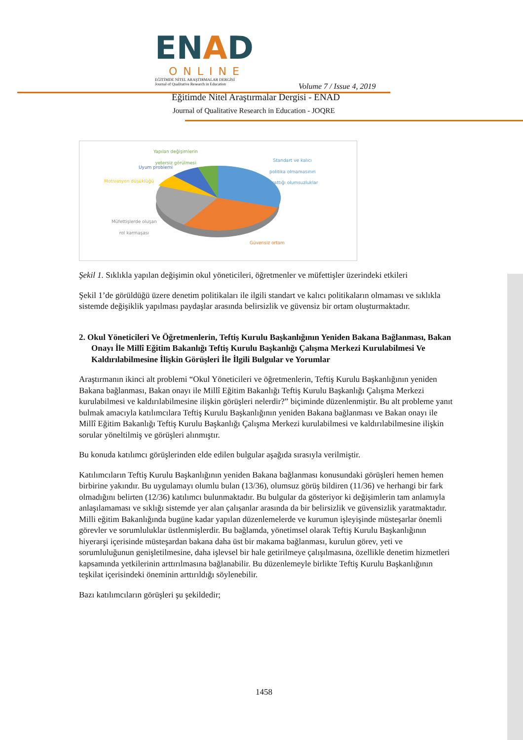ENAD
ONLINE
EĞİTİMDE NİTEL ARAŞTIRMALAR DERGİSİ
Journal of Qualitative Research in Education
Volume 7 / Issue 4, 2019
Eğitimde Nitel Araştırmalar Dergisi - ENAD
Journal of Qualitative Research in Education - JOQRE
Yapılan değişimlerin
yetersiz görülmesi
Uyum problemi
Motivasyon düşüklüğü
Standart ve kalıcı
politika olmamasının
yarattığı olumsuzluklar
Müfettişlerde oluşan
rol karmaşası
Güvensiz ortam
Şekil 1. Sıklıkla yapılan değişimin okul yöneticileri, öğretmenler ve müfettişler üzerindeki etkileri
Şekil 1’de görüldüğü üzere denetim politikaları ile ilgili standart ve kalıcı politikaların olmaması ve sıklıkla sistemde değişiklik yapılması paydaşlar arasında belirsizlik ve güvensiz bir ortam oluşturmaktadır.
2. Okul Yöneticileri Ve Öğretmenlerin, Teftiş Kurulu Başkanlığının Yeniden Bakana Bağlanması, Bakan Onayı İle Millî Eğitim Bakanlığı Teftiş Kurulu Başkanlığı Çalışma Merkezi Kurulabilmesi Ve Kaldırılabilmesine İlişkin Görüşleri İle İlgili Bulgular ve Yorumlar
Araştırmanın ikinci alt problemi “Okul Yöneticileri ve öğretmenlerin, Teftiş Kurulu Başkanlığının yeniden Bakana bağlanması, Bakan onayı ile Millî Eğitim Bakanlığı Teftiş Kurulu Başkanlığı Çalışma Merkezi kurulabilmesi ve kaldırılabilmesine ilişkin görüşleri nelerdir?” biçiminde düzenlenmiştir. Bu alt probleme yanıt bulmak amacıyla katılımcılara Teftiş Kurulu Başkanlığının yeniden Bakana bağlanması ve Bakan onayı ile Millî Eğitim Bakanlığı Teftiş Kurulu Başkanlığı Çalışma Merkezi kurulabilmesi ve kaldırılabilmesine ilişkin sorular yöneltilmiş ve görüşleri alınmıştır.
Bu konuda katılımcı görüşlerinden elde edilen bulgular aşağıda sırasıyla verilmiştir.
Katılımcıların Teftiş Kurulu Başkanlığının yeniden Bakana bağlanması konusundaki görüşleri hemen hemen birbirine yakındır. Bu uygulamayı olumlu bulan (13/36), olumsuz görüş bildiren (11/36) ve herhangi bir fark olmadığını belirten (12/36) katılımcı bulunmaktadır. Bu bulgular da gösteriyor ki değişimlerin tam anlamıyla anlaşılamaması ve sıklığı sistemde yer alan çalışanlar arasında da bir belirsizlik ve güvensizlik yaratmaktadır. Milli eğitim Bakanlığında bugüne kadar yapılan düzenlemelerde ve kurumun işleyişinde müsteşarlar önemli görevler ve sorumluluklar üstlenmişlerdir. Bu bağlamda, yönetimsel olarak Teftiş Kurulu Başkanlığının hiyerarşi içerisinde müsteşardan bakana daha üst bir makama bağlanması, kurulun görev, yeti ve sorumluluğunun genişletilmesine, daha işlevsel bir hale getirilmeye çalışılmasına, özellikle denetim hizmetleri kapsamında yetkilerinin arttırılmasına bağlanabilir. Bu düzenlemeyle birlikte Teftiş Kurulu Başkanlığının teşkilat içerisindeki öneminin arttırıldığı söylenebilir.
Bazı katılımcıların görüşleri şu şekildedir;
1458